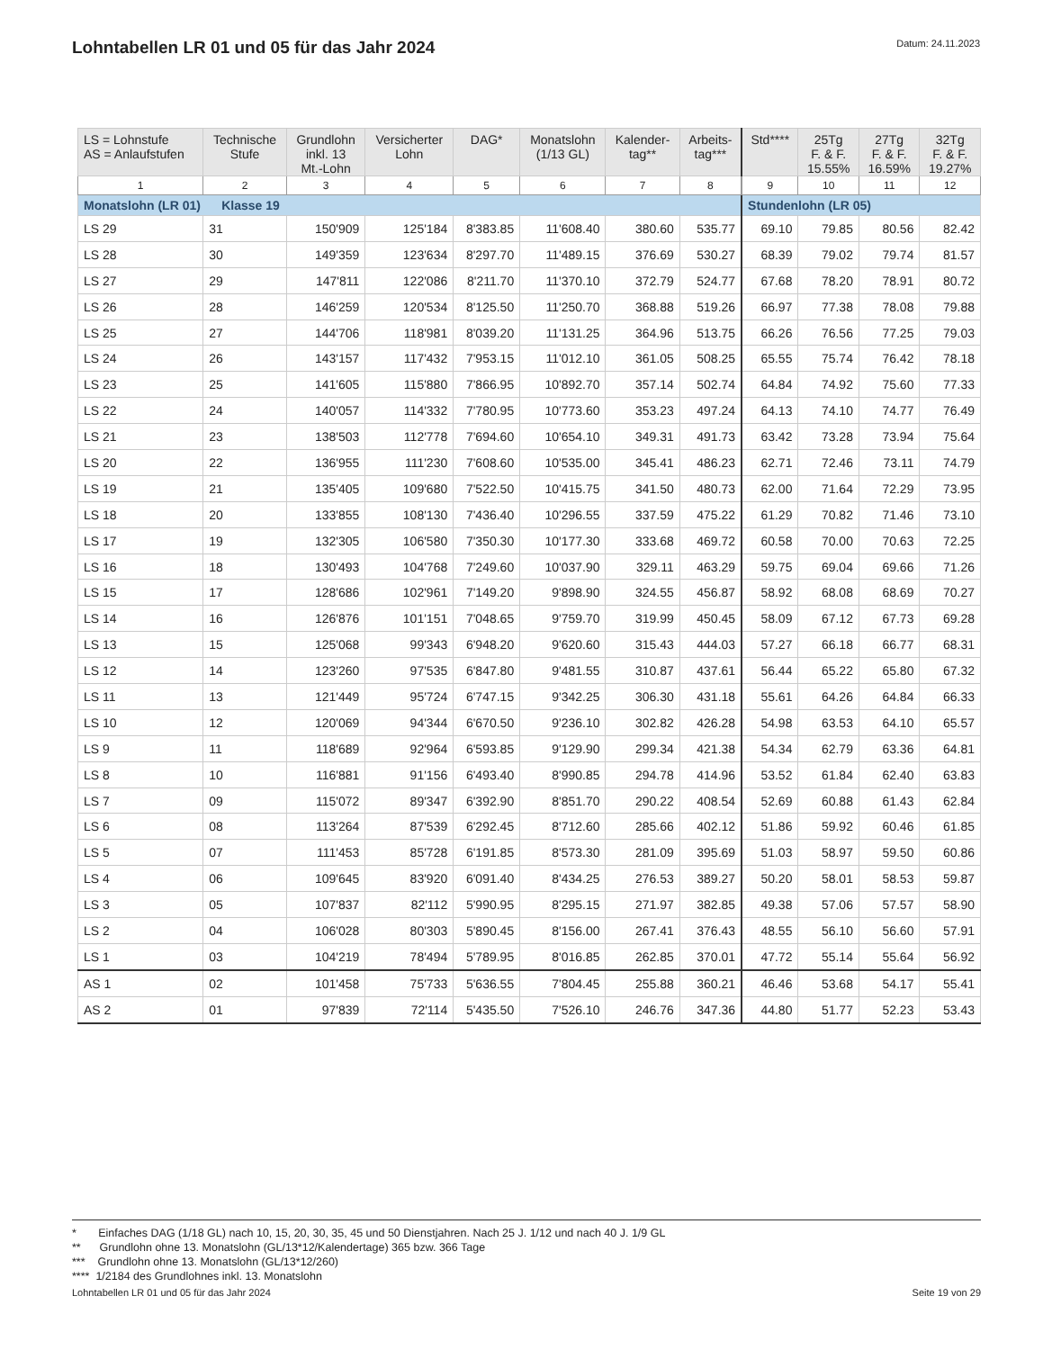Lohntabellen LR 01 und 05 für das Jahr 2024
Datum: 24.11.2023
| LS = Lohnstufe AS = Anlaufstufen | Technische Stufe | Grundlohn inkl. 13 Mt.-Lohn | Versicherter Lohn | DAG* | Monatslohn (1/13 GL) | Kalender- tag** | Arbeits- tag*** | Std**** | 25Tg F. & F. 15.55% | 27Tg F. & F. 16.59% | 32Tg F. & F. 19.27% |
| --- | --- | --- | --- | --- | --- | --- | --- | --- | --- | --- | --- |
| 1 | 2 | 3 | 4 | 5 | 6 | 7 | 8 | 9 | 10 | 11 | 12 |
| Monatslohn (LR 01) Klasse 19 | | | | | | | | Stundenlohn (LR 05) | | | |
| LS 29 | 31 | 150'909 | 125'184 | 8'383.85 | 11'608.40 | 380.60 | 535.77 | 69.10 | 79.85 | 80.56 | 82.42 |
| LS 28 | 30 | 149'359 | 123'634 | 8'297.70 | 11'489.15 | 376.69 | 530.27 | 68.39 | 79.02 | 79.74 | 81.57 |
| LS 27 | 29 | 147'811 | 122'086 | 8'211.70 | 11'370.10 | 372.79 | 524.77 | 67.68 | 78.20 | 78.91 | 80.72 |
| LS 26 | 28 | 146'259 | 120'534 | 8'125.50 | 11'250.70 | 368.88 | 519.26 | 66.97 | 77.38 | 78.08 | 79.88 |
| LS 25 | 27 | 144'706 | 118'981 | 8'039.20 | 11'131.25 | 364.96 | 513.75 | 66.26 | 76.56 | 77.25 | 79.03 |
| LS 24 | 26 | 143'157 | 117'432 | 7'953.15 | 11'012.10 | 361.05 | 508.25 | 65.55 | 75.74 | 76.42 | 78.18 |
| LS 23 | 25 | 141'605 | 115'880 | 7'866.95 | 10'892.70 | 357.14 | 502.74 | 64.84 | 74.92 | 75.60 | 77.33 |
| LS 22 | 24 | 140'057 | 114'332 | 7'780.95 | 10'773.60 | 353.23 | 497.24 | 64.13 | 74.10 | 74.77 | 76.49 |
| LS 21 | 23 | 138'503 | 112'778 | 7'694.60 | 10'654.10 | 349.31 | 491.73 | 63.42 | 73.28 | 73.94 | 75.64 |
| LS 20 | 22 | 136'955 | 111'230 | 7'608.60 | 10'535.00 | 345.41 | 486.23 | 62.71 | 72.46 | 73.11 | 74.79 |
| LS 19 | 21 | 135'405 | 109'680 | 7'522.50 | 10'415.75 | 341.50 | 480.73 | 62.00 | 71.64 | 72.29 | 73.95 |
| LS 18 | 20 | 133'855 | 108'130 | 7'436.40 | 10'296.55 | 337.59 | 475.22 | 61.29 | 70.82 | 71.46 | 73.10 |
| LS 17 | 19 | 132'305 | 106'580 | 7'350.30 | 10'177.30 | 333.68 | 469.72 | 60.58 | 70.00 | 70.63 | 72.25 |
| LS 16 | 18 | 130'493 | 104'768 | 7'249.60 | 10'037.90 | 329.11 | 463.29 | 59.75 | 69.04 | 69.66 | 71.26 |
| LS 15 | 17 | 128'686 | 102'961 | 7'149.20 | 9'898.90 | 324.55 | 456.87 | 58.92 | 68.08 | 68.69 | 70.27 |
| LS 14 | 16 | 126'876 | 101'151 | 7'048.65 | 9'759.70 | 319.99 | 450.45 | 58.09 | 67.12 | 67.73 | 69.28 |
| LS 13 | 15 | 125'068 | 99'343 | 6'948.20 | 9'620.60 | 315.43 | 444.03 | 57.27 | 66.18 | 66.77 | 68.31 |
| LS 12 | 14 | 123'260 | 97'535 | 6'847.80 | 9'481.55 | 310.87 | 437.61 | 56.44 | 65.22 | 65.80 | 67.32 |
| LS 11 | 13 | 121'449 | 95'724 | 6'747.15 | 9'342.25 | 306.30 | 431.18 | 55.61 | 64.26 | 64.84 | 66.33 |
| LS 10 | 12 | 120'069 | 94'344 | 6'670.50 | 9'236.10 | 302.82 | 426.28 | 54.98 | 63.53 | 64.10 | 65.57 |
| LS 9 | 11 | 118'689 | 92'964 | 6'593.85 | 9'129.90 | 299.34 | 421.38 | 54.34 | 62.79 | 63.36 | 64.81 |
| LS 8 | 10 | 116'881 | 91'156 | 6'493.40 | 8'990.85 | 294.78 | 414.96 | 53.52 | 61.84 | 62.40 | 63.83 |
| LS 7 | 09 | 115'072 | 89'347 | 6'392.90 | 8'851.70 | 290.22 | 408.54 | 52.69 | 60.88 | 61.43 | 62.84 |
| LS 6 | 08 | 113'264 | 87'539 | 6'292.45 | 8'712.60 | 285.66 | 402.12 | 51.86 | 59.92 | 60.46 | 61.85 |
| LS 5 | 07 | 111'453 | 85'728 | 6'191.85 | 8'573.30 | 281.09 | 395.69 | 51.03 | 58.97 | 59.50 | 60.86 |
| LS 4 | 06 | 109'645 | 83'920 | 6'091.40 | 8'434.25 | 276.53 | 389.27 | 50.20 | 58.01 | 58.53 | 59.87 |
| LS 3 | 05 | 107'837 | 82'112 | 5'990.95 | 8'295.15 | 271.97 | 382.85 | 49.38 | 57.06 | 57.57 | 58.90 |
| LS 2 | 04 | 106'028 | 80'303 | 5'890.45 | 8'156.00 | 267.41 | 376.43 | 48.55 | 56.10 | 56.60 | 57.91 |
| LS 1 | 03 | 104'219 | 78'494 | 5'789.95 | 8'016.85 | 262.85 | 370.01 | 47.72 | 55.14 | 55.64 | 56.92 |
| AS 1 | 02 | 101'458 | 75'733 | 5'636.55 | 7'804.45 | 255.88 | 360.21 | 46.46 | 53.68 | 54.17 | 55.41 |
| AS 2 | 01 | 97'839 | 72'114 | 5'435.50 | 7'526.10 | 246.76 | 347.36 | 44.80 | 51.77 | 52.23 | 53.43 |
* Einfaches DAG (1/18 GL) nach 10, 15, 20, 30, 35, 45 und 50 Dienstjahren. Nach 25 J. 1/12 und nach 40 J. 1/9 GL
** Grundlohn ohne 13. Monatslohn (GL/13*12/Kalendertage) 365 bzw. 366 Tage
*** Grundlohn ohne 13. Monatslohn (GL/13*12/260)
**** 1/2184 des Grundlohnes inkl. 13. Monatslohn
Lohntabellen LR 01 und 05 für das Jahr 2024 Seite 19 von 29